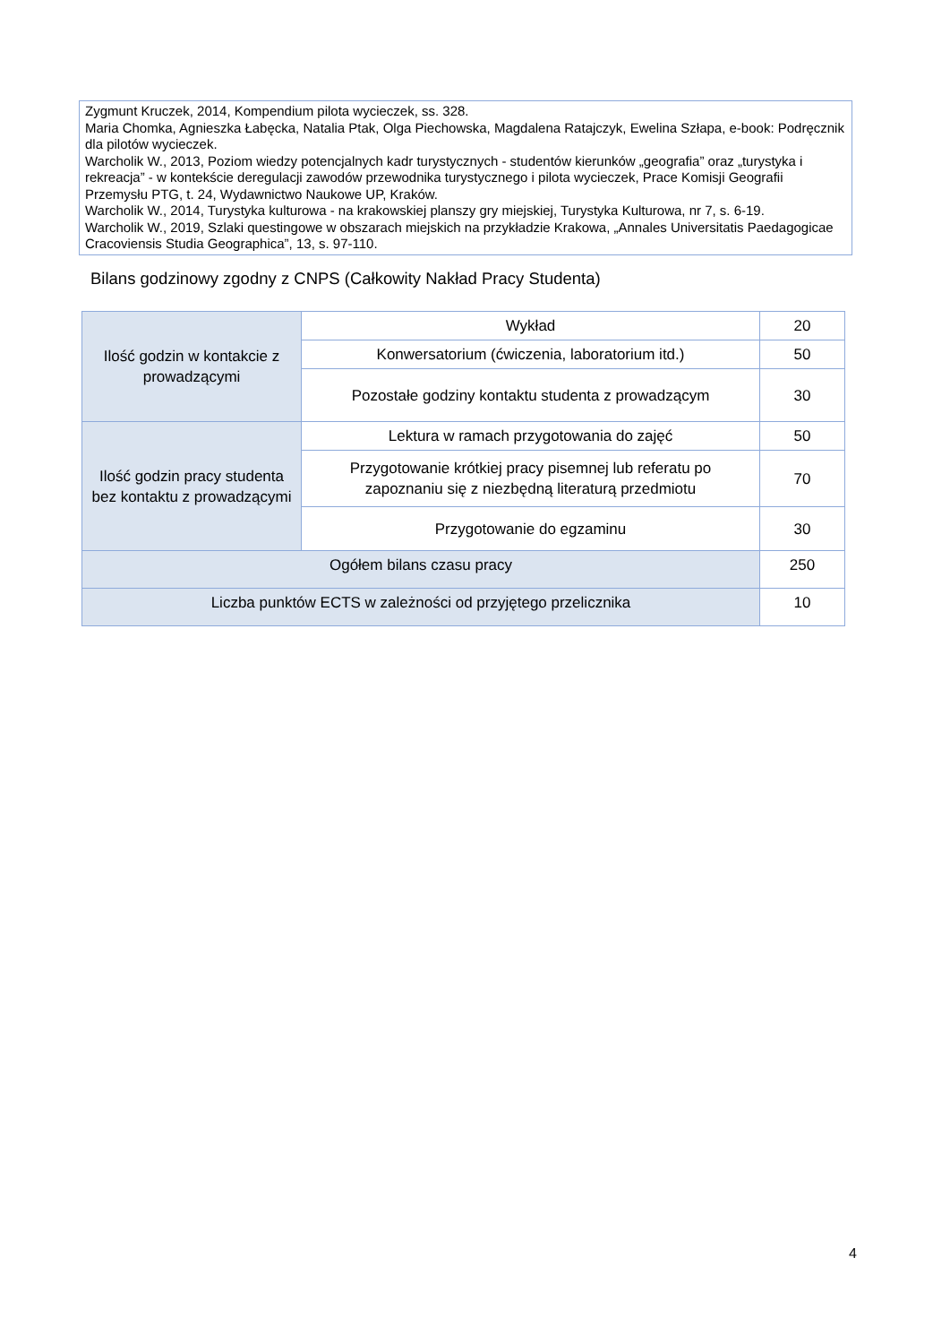Zygmunt Kruczek, 2014, Kompendium pilota wycieczek, ss. 328.
Maria Chomka, Agnieszka Łabęcka, Natalia Ptak, Olga Piechowska, Magdalena Ratajczyk, Ewelina Szłapa, e-book: Podręcznik dla pilotów wycieczek.
Warcholik W., 2013, Poziom wiedzy potencjalnych kadr turystycznych - studentów kierunków „geografia” oraz „turystyka i rekreacja” - w kontekście deregulacji zawodów przewodnika turystycznego i pilota wycieczek, Prace Komisji Geografii Przemysłu PTG, t. 24, Wydawnictwo Naukowe UP, Kraków.
Warcholik W., 2014, Turystyka kulturowa - na krakowskiej planszy gry miejskiej, Turystyka Kulturowa, nr 7, s. 6-19.
Warcholik W., 2019, Szlaki questingowe w obszarach miejskich na przykładzie Krakowa, „Annales Universitatis Paedagogicae Cracoviensis Studia Geographica”, 13, s. 97-110.
Bilans godzinowy zgodny z CNPS (Całkowity Nakład Pracy Studenta)
| Ilość godzin w kontakcie z prowadzącymi | Wykład | 20 |
| | Konwersatorium (ćwiczenia, laboratorium itd.) | 50 |
| | Pozostałe godziny kontaktu studenta z prowadzącym | 30 |
| Ilość godzin pracy studenta bez kontaktu z prowadzącymi | Lektura w ramach przygotowania do zajęć | 50 |
| | Przygotowanie krótkiej pracy pisemnej lub referatu po zapoznaniu się z niezbędną literaturą przedmiotu | 70 |
| | Przygotowanie do egzaminu | 30 |
| Ogółem bilans czasu pracy | | 250 |
| Liczba punktów ECTS w zależności od przyjętego przelicznika | | 10 |
4